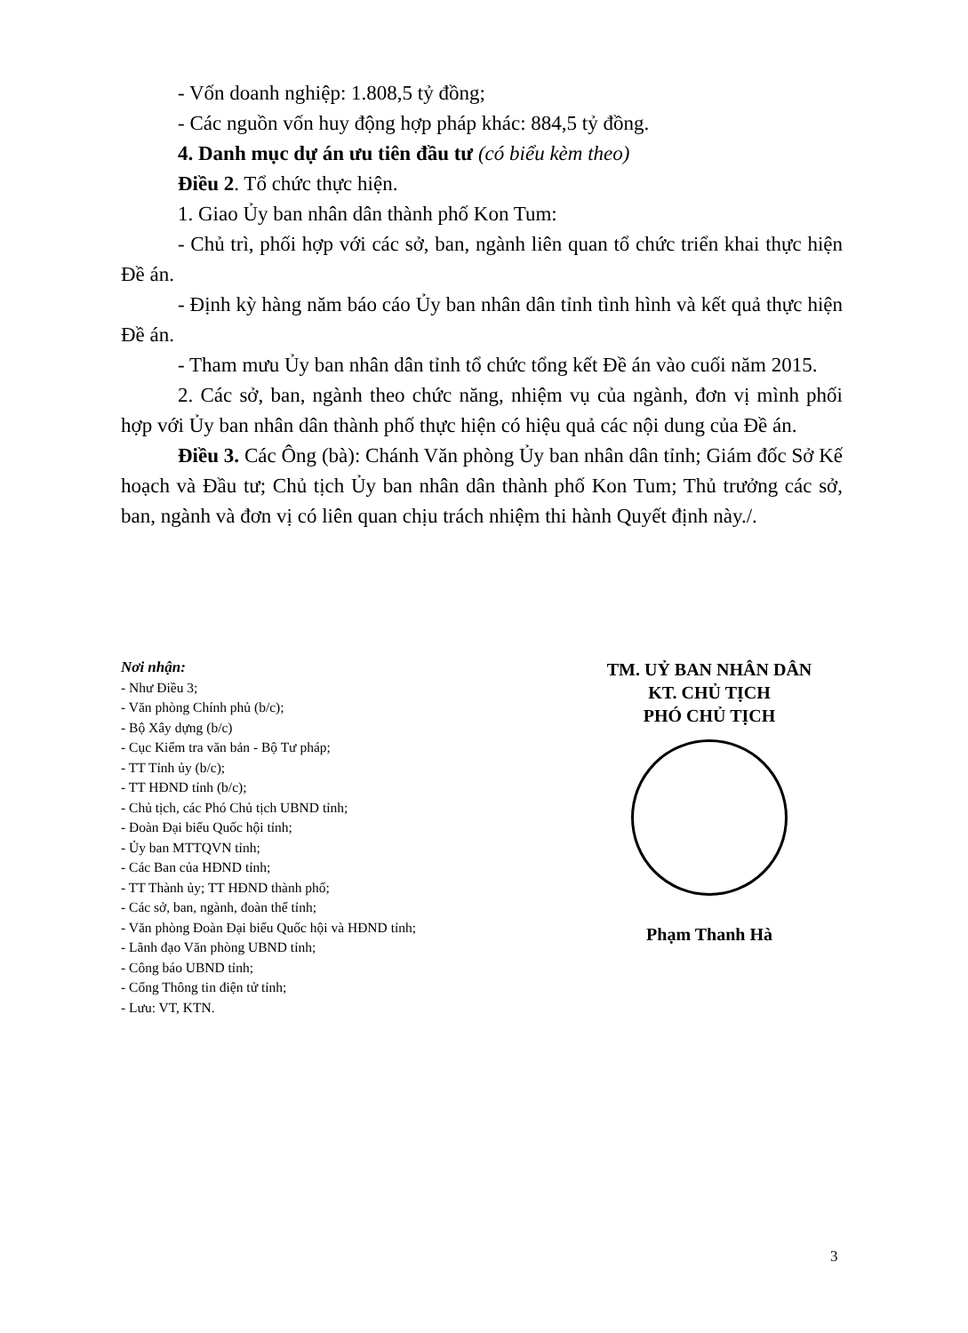- Vốn doanh nghiệp: 1.808,5 tỷ đồng;
- Các nguồn vốn huy động hợp pháp khác: 884,5 tỷ đồng.
4. Danh mục dự án ưu tiên đầu tư (có biểu kèm theo)
Điều 2. Tổ chức thực hiện.
1. Giao Ủy ban nhân dân thành phố Kon Tum:
- Chủ trì, phối hợp với các sở, ban, ngành liên quan tổ chức triển khai thực hiện Đề án.
- Định kỳ hàng năm báo cáo Ủy ban nhân dân tỉnh tình hình và kết quả thực hiện Đề án.
- Tham mưu Ủy ban nhân dân tỉnh tổ chức tổng kết Đề án vào cuối năm 2015.
2. Các sở, ban, ngành theo chức năng, nhiệm vụ của ngành, đơn vị mình phối hợp với Ủy ban nhân dân thành phố thực hiện có hiệu quả các nội dung của Đề án.
Điều 3. Các Ông (bà): Chánh Văn phòng Ủy ban nhân dân tỉnh; Giám đốc Sở Kế hoạch và Đầu tư; Chủ tịch Ủy ban nhân dân thành phố Kon Tum; Thủ trưởng các sở, ban, ngành và đơn vị có liên quan chịu trách nhiệm thi hành Quyết định này./.
Nơi nhận:
- Như Điều 3;
- Văn phòng Chính phủ (b/c);
- Bộ Xây dựng (b/c)
- Cục Kiểm tra văn bản - Bộ Tư pháp;
- TT Tỉnh ủy (b/c);
- TT HĐND tỉnh (b/c);
- Chủ tịch, các Phó Chủ tịch UBND tỉnh;
- Đoàn Đại biểu Quốc hội tỉnh;
- Ủy ban MTTQVN tỉnh;
- Các Ban của HĐND tỉnh;
- TT Thành ủy; TT HĐND thành phố;
- Các sở, ban, ngành, đoàn thể tỉnh;
- Văn phòng Đoàn Đại biểu Quốc hội và HĐND tỉnh;
- Lãnh đạo Văn phòng UBND tỉnh;
- Công báo UBND tỉnh;
- Cổng Thông tin điện tử tỉnh;
- Lưu: VT, KTN.
TM. UỶ BAN NHÂN DÂN
KT. CHỦ TỊCH
PHÓ CHỦ TỊCH
Phạm Thanh Hà
3